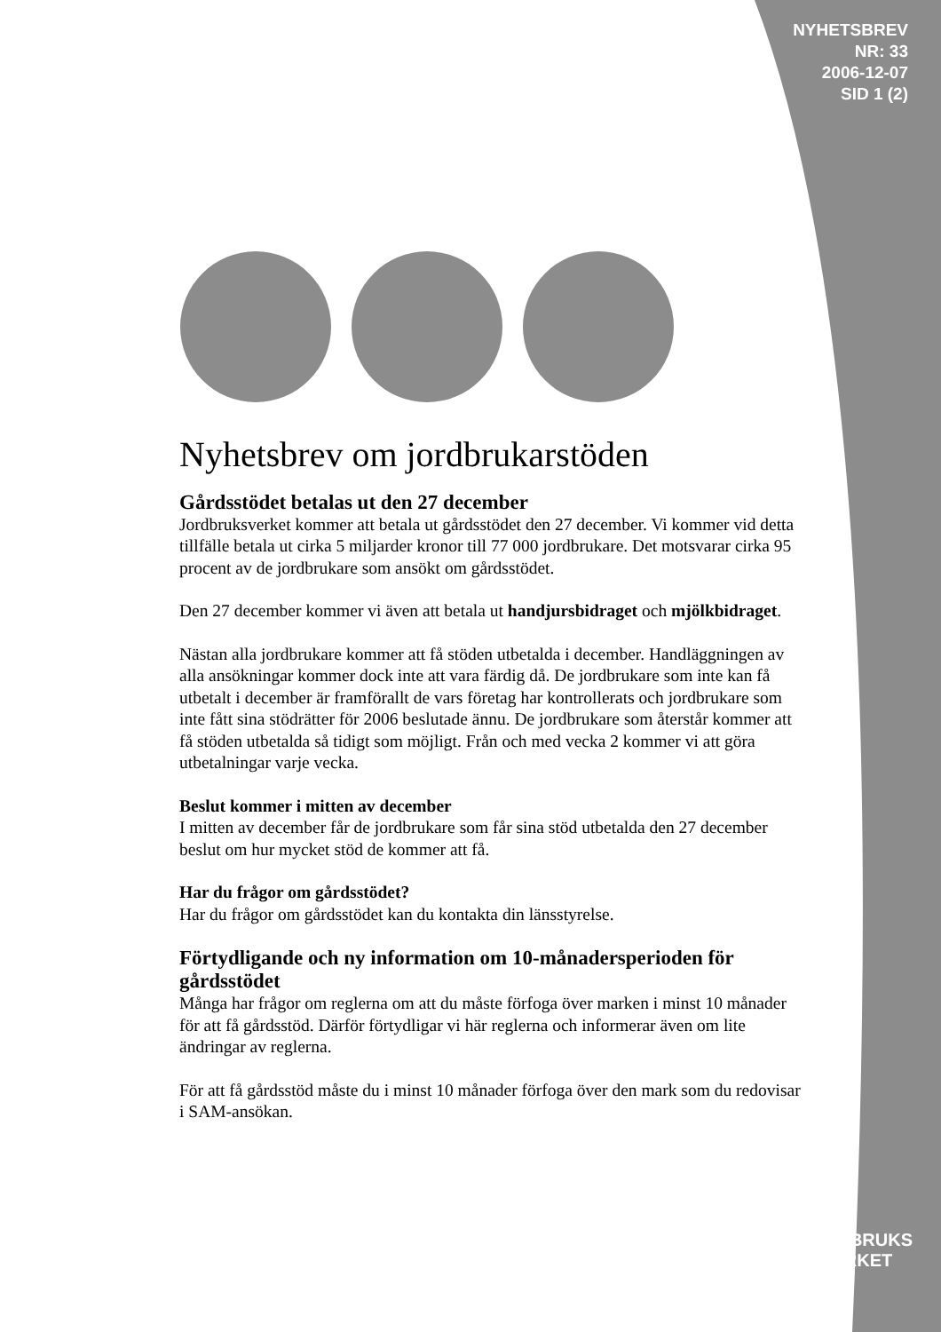NYHETSBREV
NR: 33
2006-12-07
SID 1 (2)
Nyhetsbrev om jordbrukarstöden
Gårdsstödet betalas ut den 27 december
Jordbruksverket kommer att betala ut gårdsstödet den 27 december. Vi kommer vid detta tillfälle betala ut cirka 5 miljarder kronor till 77 000 jordbrukare. Det motsvarar cirka 95 procent av de jordbrukare som ansökt om gårdsstödet.
Den 27 december kommer vi även att betala ut handjursbidraget och mjölkbidraget.
Nästan alla jordbrukare kommer att få stöden utbetalda i december. Handläggningen av alla ansökningar kommer dock inte att vara färdig då. De jordbrukare som inte kan få utbetalt i december är framförallt de vars företag har kontrollerats och jordbrukare som inte fått sina stödrätter för 2006 beslutade ännu. De jordbrukare som återstår kommer att få stöden utbetalda så tidigt som möjligt. Från och med vecka 2 kommer vi att göra utbetalningar varje vecka.
Beslut kommer i mitten av december
I mitten av december får de jordbrukare som får sina stöd utbetalda den 27 december beslut om hur mycket stöd de kommer att få.
Har du frågor om gårdsstödet?
Har du frågor om gårdsstödet kan du kontakta din länsstyrelse.
Förtydligande och ny information om 10-månadersperioden för gårdsstödet
Många har frågor om reglerna om att du måste förfoga över marken i minst 10 månader för att få gårdsstöd. Därför förtydligar vi här reglerna och informerar även om lite ändringar av reglerna.
För att få gårdsstöd måste du i minst 10 månader förfoga över den mark som du redovisar i SAM-ansökan.
JORDBRUKS
VERKET